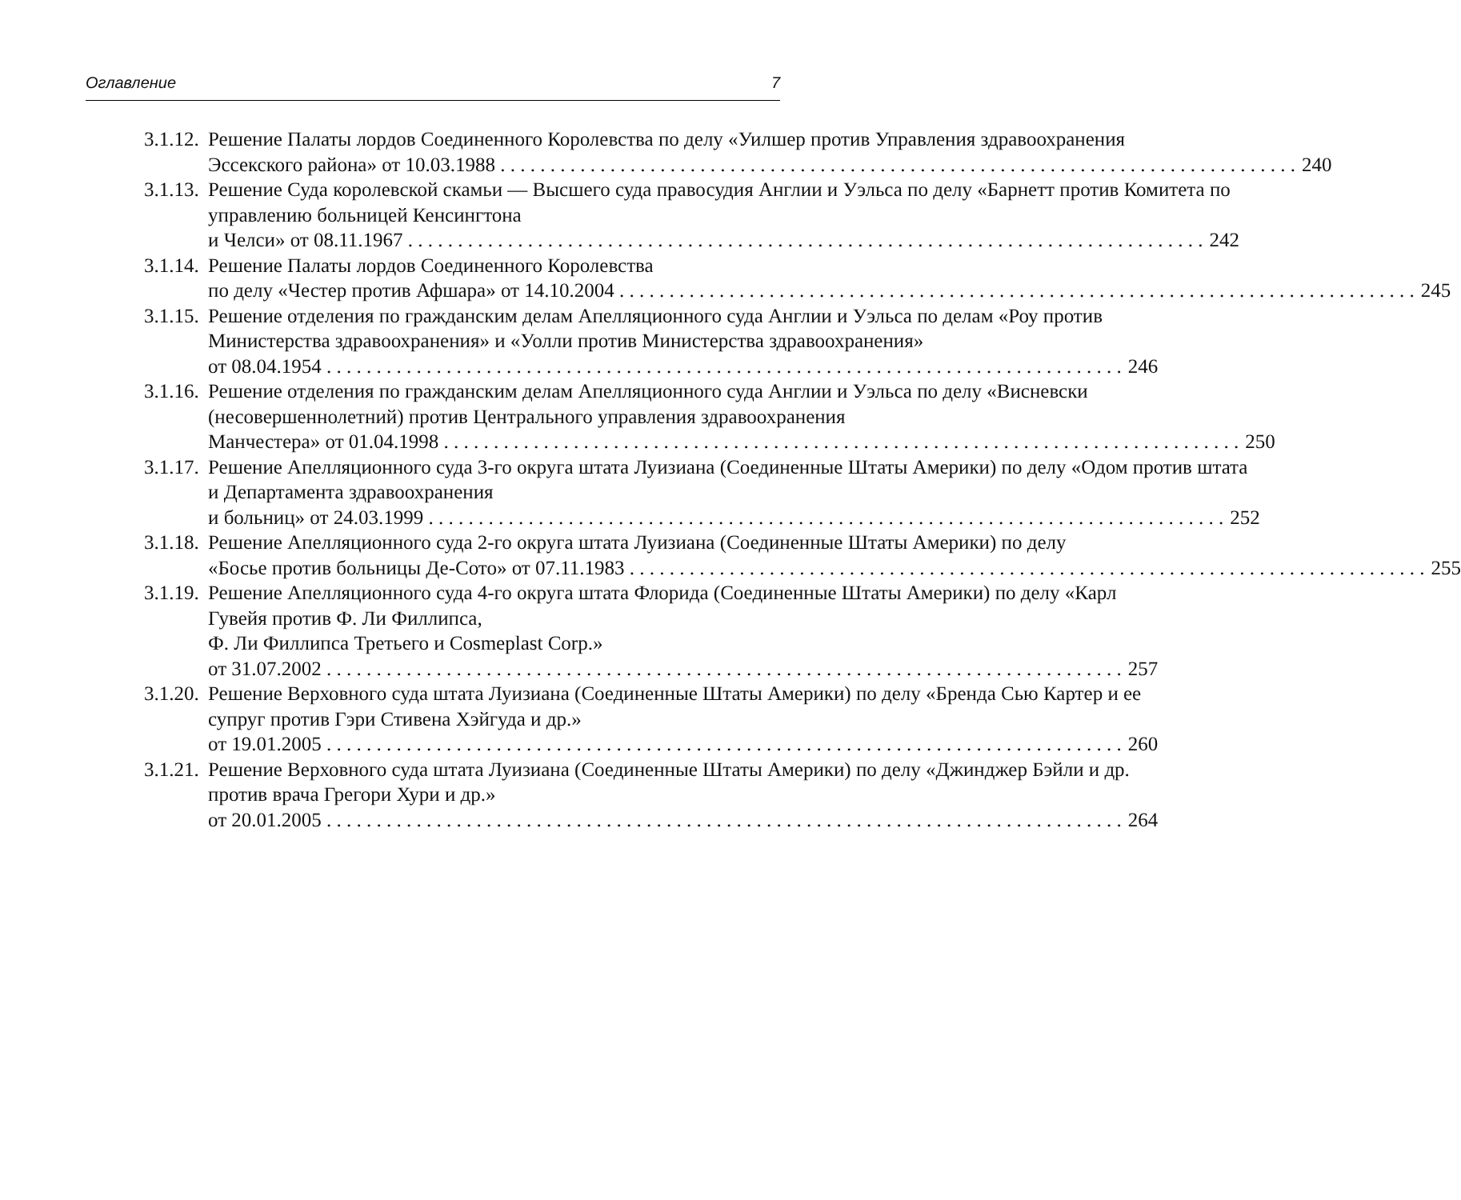Оглавление 7
3.1.12.
Решение Палаты лордов Соединенного Королевства по делу «Уилшер против Управления здравоохранения
Эссекского района» от 10.03.1988 240
3.1.13.
Решение Суда королевской скамьи — Высшего суда правосудия Англии и Уэльса по делу «Барнетт против Комитета по управлению больницей Кенсингтона
и Челси» от 08.11.1967 242
3.1.14.
Решение Палаты лордов Соединенного Королевства
по делу «Честер против Афшара» от 14.10.2004 245
3.1.15.
Решение отделения по гражданским делам Апелляционного суда Англии и Уэльса по делам «Роу против Министерства здравоохранения» и «Уолли против Министерства здравоохранения»
от 08.04.1954 246
3.1.16.
Решение отделения по гражданским делам Апелляционного суда Англии и Уэльса по делу «Висневски (несовершеннолетний) против Центрального управления здравоохранения
Манчестера» от 01.04.1998 250
3.1.17.
Решение Апелляционного суда 3-го округа штата Луизиана (Соединенные Штаты Америки) по делу «Одом против штата и Департамента здравоохранения
и больниц» от 24.03.1999 252
3.1.18.
Решение Апелляционного суда 2-го округа штата Луизиана (Соединенные Штаты Америки) по делу
«Босье против больницы Де-Сото» от 07.11.1983 255
3.1.19.
Решение Апелляционного суда 4-го округа штата Флорида (Соединенные Штаты Америки) по делу «Карл Гувейя против Ф. Ли Филлипса,
Ф. Ли Филлипса Третьего и Cosmeplast Corp.»
от 31.07.2002 257
3.1.20.
Решение Верховного суда штата Луизиана (Соединенные Штаты Америки) по делу «Бренда Сью Картер и ее супруг против Гэри Стивена Хэйгуда и др.»
от 19.01.2005 260
3.1.21.
Решение Верховного суда штата Луизиана (Соединенные Штаты Америки) по делу «Джинджер Бэйли и др. против врача Грегори Хури и др.»
от 20.01.2005 264